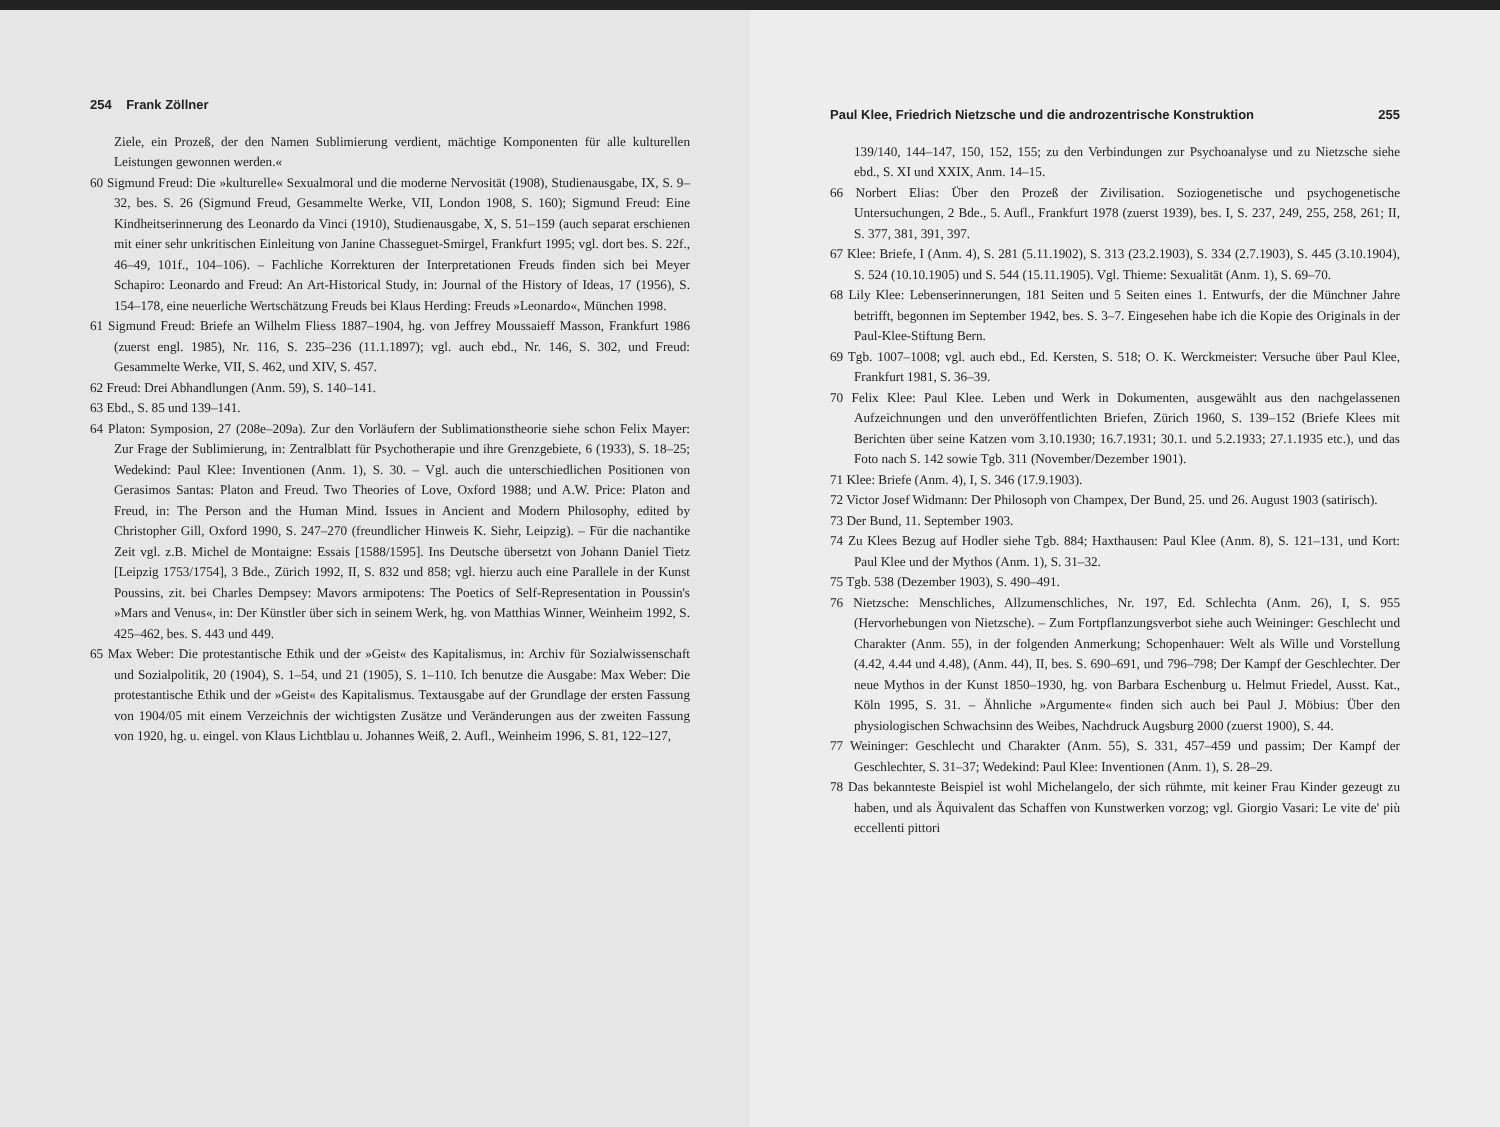254 Frank Zöllner
Ziele, ein Prozeß, der den Namen Sublimierung verdient, mächtige Komponenten für alle kulturellen Leistungen gewonnen werden.«
60 Sigmund Freud: Die »kulturelle« Sexualmoral und die moderne Nervosität (1908), Studienausgabe, IX, S. 9–32, bes. S. 26 (Sigmund Freud, Gesammelte Werke, VII, London 1908, S. 160); Sigmund Freud: Eine Kindheitserinnerung des Leonardo da Vinci (1910), Studienausgabe, X, S. 51–159 (auch separat erschienen mit einer sehr unkritischen Einleitung von Janine Chasseguet-Smirgel, Frankfurt 1995; vgl. dort bes. S. 22f., 46–49, 101f., 104–106). – Fachliche Korrekturen der Interpretationen Freuds finden sich bei Meyer Schapiro: Leonardo and Freud: An Art-Historical Study, in: Journal of the History of Ideas, 17 (1956), S. 154–178, eine neuerliche Wertschätzung Freuds bei Klaus Herding: Freuds »Leonardo«, München 1998.
61 Sigmund Freud: Briefe an Wilhelm Fliess 1887–1904, hg. von Jeffrey Moussaieff Masson, Frankfurt 1986 (zuerst engl. 1985), Nr. 116, S. 235–236 (11.1.1897); vgl. auch ebd., Nr. 146, S. 302, und Freud: Gesammelte Werke, VII, S. 462, und XIV, S. 457.
62 Freud: Drei Abhandlungen (Anm. 59), S. 140–141.
63 Ebd., S. 85 und 139–141.
64 Platon: Symposion, 27 (208e–209a). Zur den Vorläufern der Sublimationstheorie siehe schon Felix Mayer: Zur Frage der Sublimierung, in: Zentralblatt für Psychotherapie und ihre Grenzgebiete, 6 (1933), S. 18–25; Wedekind: Paul Klee: Inventionen (Anm. 1), S. 30. – Vgl. auch die unterschiedlichen Positionen von Gerasimos Santas: Platon and Freud. Two Theories of Love, Oxford 1988; und A.W. Price: Platon and Freud, in: The Person and the Human Mind. Issues in Ancient and Modern Philosophy, edited by Christopher Gill, Oxford 1990, S. 247–270 (freundlicher Hinweis K. Siehr, Leipzig). – Für die nachantike Zeit vgl. z.B. Michel de Montaigne: Essais [1588/1595]. Ins Deutsche übersetzt von Johann Daniel Tietz [Leipzig 1753/1754], 3 Bde., Zürich 1992, II, S. 832 und 858; vgl. hierzu auch eine Parallele in der Kunst Poussins, zit. bei Charles Dempsey: Mavors armipotens: The Poetics of Self-Representation in Poussin's »Mars and Venus«, in: Der Künstler über sich in seinem Werk, hg. von Matthias Winner, Weinheim 1992, S. 425–462, bes. S. 443 und 449.
65 Max Weber: Die protestantische Ethik und der »Geist« des Kapitalismus, in: Archiv für Sozialwissenschaft und Sozialpolitik, 20 (1904), S. 1–54, und 21 (1905), S. 1–110. Ich benutze die Ausgabe: Max Weber: Die protestantische Ethik und der »Geist« des Kapitalismus. Textausgabe auf der Grundlage der ersten Fassung von 1904/05 mit einem Verzeichnis der wichtigsten Zusätze und Veränderungen aus der zweiten Fassung von 1920, hg. u. eingel. von Klaus Lichtblau u. Johannes Weiß, 2. Aufl., Weinheim 1996, S. 81, 122–127,
Paul Klee, Friedrich Nietzsche und die androzentrische Konstruktion 255
139/140, 144–147, 150, 152, 155; zu den Verbindungen zur Psychoanalyse und zu Nietzsche siehe ebd., S. XI und XXIX, Anm. 14–15.
66 Norbert Elias: Über den Prozeß der Zivilisation. Soziogenetische und psychogenetische Untersuchungen, 2 Bde., 5. Aufl., Frankfurt 1978 (zuerst 1939), bes. I, S. 237, 249, 255, 258, 261; II, S. 377, 381, 391, 397.
67 Klee: Briefe, I (Anm. 4), S. 281 (5.11.1902), S. 313 (23.2.1903), S. 334 (2.7.1903), S. 445 (3.10.1904), S. 524 (10.10.1905) und S. 544 (15.11.1905). Vgl. Thieme: Sexualität (Anm. 1), S. 69–70.
68 Lily Klee: Lebenserinnerungen, 181 Seiten und 5 Seiten eines 1. Entwurfs, der die Münchner Jahre betrifft, begonnen im September 1942, bes. S. 3–7. Eingesehen habe ich die Kopie des Originals in der Paul-Klee-Stiftung Bern.
69 Tgb. 1007–1008; vgl. auch ebd., Ed. Kersten, S. 518; O. K. Werckmeister: Versuche über Paul Klee, Frankfurt 1981, S. 36–39.
70 Felix Klee: Paul Klee. Leben und Werk in Dokumenten, ausgewählt aus den nachgelassenen Aufzeichnungen und den unveröffentlichten Briefen, Zürich 1960, S. 139–152 (Briefe Klees mit Berichten über seine Katzen vom 3.10.1930; 16.7.1931; 30.1. und 5.2.1933; 27.1.1935 etc.), und das Foto nach S. 142 sowie Tgb. 311 (November/Dezember 1901).
71 Klee: Briefe (Anm. 4), I, S. 346 (17.9.1903).
72 Victor Josef Widmann: Der Philosoph von Champex, Der Bund, 25. und 26. August 1903 (satirisch).
73 Der Bund, 11. September 1903.
74 Zu Klees Bezug auf Hodler siehe Tgb. 884; Haxthausen: Paul Klee (Anm. 8), S. 121–131, und Kort: Paul Klee und der Mythos (Anm. 1), S. 31–32.
75 Tgb. 538 (Dezember 1903), S. 490–491.
76 Nietzsche: Menschliches, Allzumenschliches, Nr. 197, Ed. Schlechta (Anm. 26), I, S. 955 (Hervorhebungen von Nietzsche). – Zum Fortpflanzungsverbot siehe auch Weininger: Geschlecht und Charakter (Anm. 55), in der folgenden Anmerkung; Schopenhauer: Welt als Wille und Vorstellung (4.42, 4.44 und 4.48), (Anm. 44), II, bes. S. 690–691, und 796–798; Der Kampf der Geschlechter. Der neue Mythos in der Kunst 1850–1930, hg. von Barbara Eschenburg u. Helmut Friedel, Ausst. Kat., Köln 1995, S. 31. – Ähnliche »Argumente« finden sich auch bei Paul J. Möbius: Über den physiologischen Schwachsinn des Weibes, Nachdruck Augsburg 2000 (zuerst 1900), S. 44.
77 Weininger: Geschlecht und Charakter (Anm. 55), S. 331, 457–459 und passim; Der Kampf der Geschlechter, S. 31–37; Wedekind: Paul Klee: Inventionen (Anm. 1), S. 28–29.
78 Das bekannteste Beispiel ist wohl Michelangelo, der sich rühmte, mit keiner Frau Kinder gezeugt zu haben, und als Äquivalent das Schaffen von Kunstwerken vorzog; vgl. Giorgio Vasari: Le vite de' più eccellenti pittori